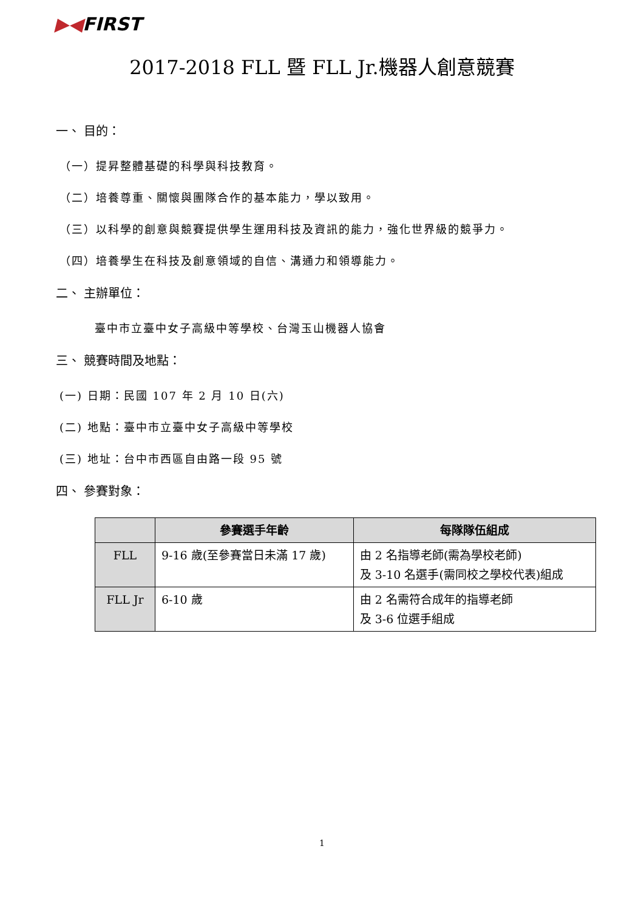▶◀FIRST
2017-2018 FLL 暨 FLL Jr.機器人創意競賽
一、 目的：
（一）提昇整體基礎的科學與科技教育。
（二）培養尊重、關懷與團隊合作的基本能力，學以致用。
（三）以科學的創意與競賽提供學生運用科技及資訊的能力，強化世界級的競爭力。
（四）培養學生在科技及創意領域的自信、溝通力和領導能力。
二、 主辦單位：
臺中市立臺中女子高級中等學校、台灣玉山機器人協會
三、 競賽時間及地點：
(一) 日期：民國 107 年 2 月 10 日(六)
(二) 地點：臺中市立臺中女子高級中等學校
(三) 地址：台中市西區自由路一段 95 號
四、 參賽對象：
| | 參賽選手年齡 | 每隊隊伍組成 |
| --- | --- | --- |
| FLL | 9-16 歲(至參賽當日未滿 17 歲) | 由 2 名指導老師(需為學校老師) 及 3-10 名選手(需同校之學校代表)組成 |
| FLL Jr | 6-10 歲 | 由 2 名需符合成年的指導老師 及 3-6 位選手組成 |
1